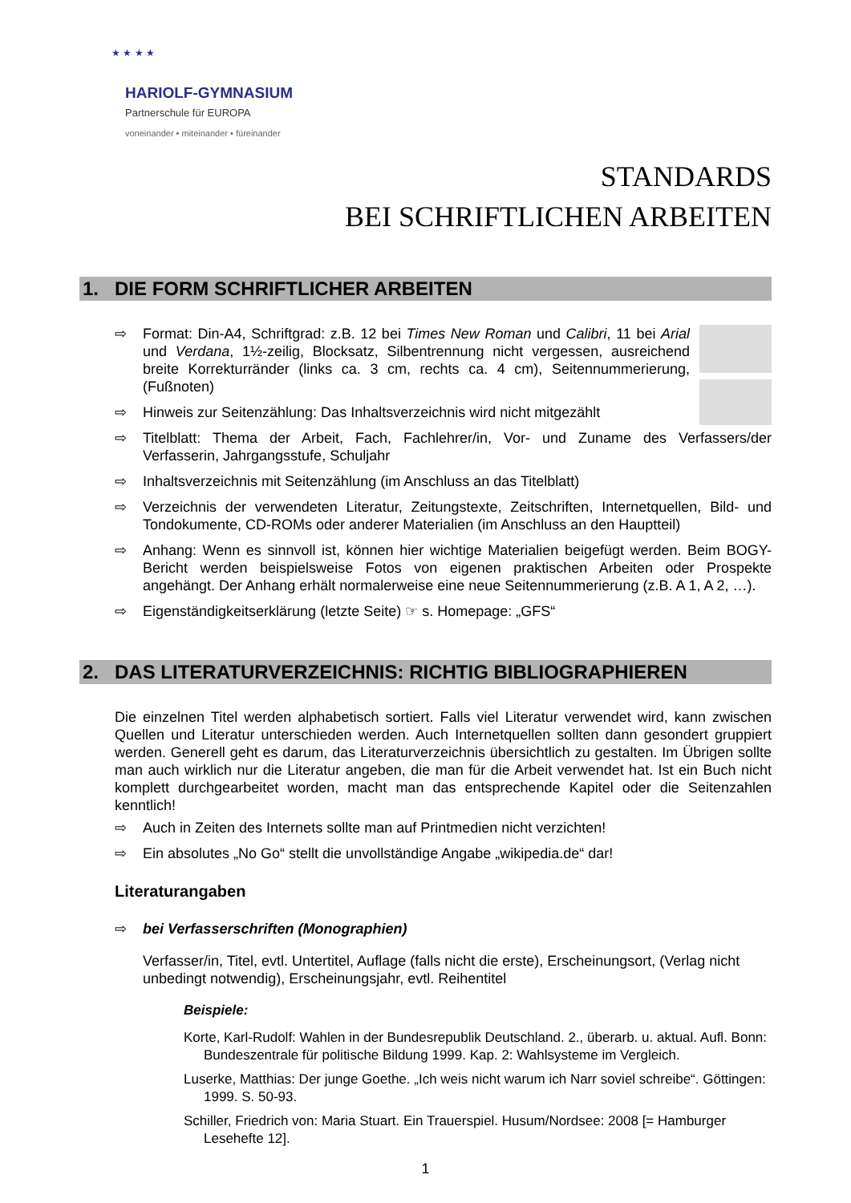★ ★ ★ ★
HARIOLF-GYMNASIUM
Partnerschule für EUROPA
voneinander • miteinander • füreinander
STANDARDS
BEI SCHRIFTLICHEN ARBEITEN
1. DIE FORM SCHRIFTLICHER ARBEITEN
⇨ Format: Din-A4, Schriftgrad: z.B. 12 bei Times New Roman und Calibri, 11 bei Arial und Verdana, 1½-zeilig, Blocksatz, Silbentrennung nicht vergessen, ausreichend breite Korrekturränder (links ca. 3 cm, rechts ca. 4 cm), Seiten­nummerierung, (Fußnoten)
⇨ Hinweis zur Seitenzählung: Das Inhaltsverzeichnis wird nicht mitgezählt
⇨ Titelblatt: Thema der Arbeit, Fach, Fachlehrer/in, Vor- und Zuname des Verfassers/der Verfasserin, Jahrgangsstufe, Schuljahr
⇨ Inhaltsverzeichnis mit Seitenzählung (im Anschluss an das Titelblatt)
⇨ Verzeichnis der verwendeten Literatur, Zeitungstexte, Zeitschriften, Internetquellen, Bild- und Tondokumente, CD-ROMs oder anderer Materialien (im Anschluss an den Hauptteil)
⇨ Anhang: Wenn es sinnvoll ist, können hier wichtige Materialien beigefügt werden. Beim BOGY-Bericht werden beispielsweise Fotos von eigenen praktischen Arbeiten oder Prospekte angehängt. Der Anhang erhält normalerweise eine neue Seitennummerierung (z.B. A 1, A 2, …).
⇨ Eigenständigkeitserklärung (letzte Seite) ☞ s. Homepage: „GFS“
2. DAS LITERATURVERZEICHNIS: RICHTIG BIBLIOGRAPHIEREN
Die einzelnen Titel werden alphabetisch sortiert. Falls viel Literatur verwendet wird, kann zwischen Quellen und Literatur unterschieden werden. Auch Internetquellen sollten dann gesondert gruppiert werden. Generell geht es darum, das Literaturverzeichnis übersichtlich zu gestalten. Im Übrigen sollte man auch wirklich nur die Literatur angeben, die man für die Arbeit verwendet hat. Ist ein Buch nicht komplett durchgearbeitet worden, macht man das entsprechende Kapitel oder die Seitenzahlen kenntlich!
⇨ Auch in Zeiten des Internets sollte man auf Printmedien nicht verzichten!
⇨ Ein absolutes „No Go“ stellt die unvollständige Angabe „wikipedia.de“ dar!
Literaturangaben
⇨ bei Verfasserschriften (Monographien)
Verfasser/in, Titel, evtl. Untertitel, Auflage (falls nicht die erste), Erscheinungsort, (Verlag nicht unbedingt notwendig), Erscheinungsjahr, evtl. Reihentitel
Beispiele:
Korte, Karl-Rudolf: Wahlen in der Bundesrepublik Deutschland. 2., überarb. u. aktual. Aufl. Bonn: Bundeszentrale für politische Bildung 1999. Kap. 2: Wahlsysteme im Vergleich.
Luserke, Matthias: Der junge Goethe. „Ich weis nicht warum ich Narr soviel schreibe“. Göttingen: 1999. S. 50-93.
Schiller, Friedrich von: Maria Stuart. Ein Trauerspiel. Husum/Nordsee: 2008 [= Hamburger Lesehefte 12].
1